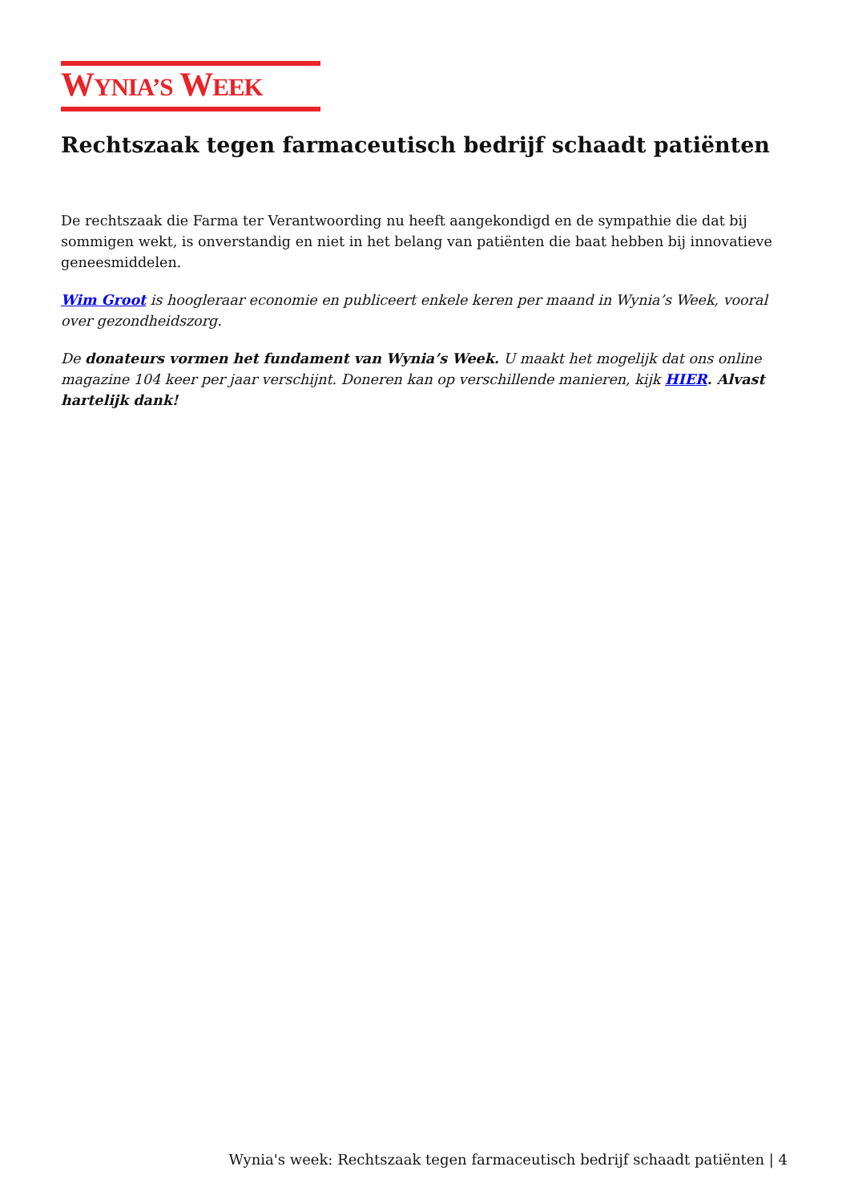WYNIA’S WEEK
Rechtszaak tegen farmaceutisch bedrijf schaadt patiënten
De rechtszaak die Farma ter Verantwoording nu heeft aangekondigd en de sympathie die dat bij sommigen wekt, is onverstandig en niet in het belang van patiënten die baat hebben bij innovatieve geneesmiddelen.
Wim Groot is hoogleraar economie en publiceert enkele keren per maand in Wynia’s Week, vooral over gezondheidszorg.
De donateurs vormen het fundament van Wynia’s Week. U maakt het mogelijk dat ons online magazine 104 keer per jaar verschijnt. Doneren kan op verschillende manieren, kijk HIER. Alvast hartelijk dank!
Wynia's week: Rechtszaak tegen farmaceutisch bedrijf schaadt patiënten | 4